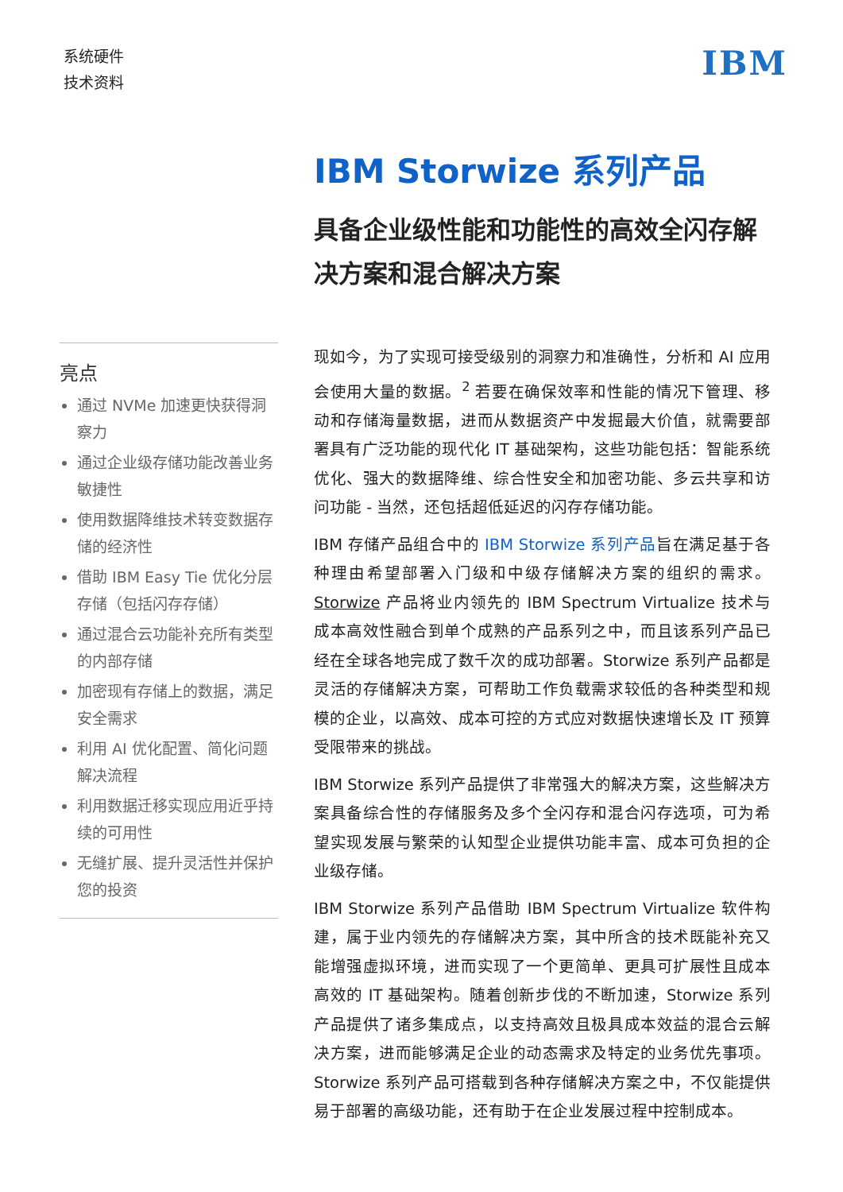系统硬件
技术资料
IBM
亮点
通过 NVMe 加速更快获得洞察力
通过企业级存储功能改善业务敏捷性
使用数据降维技术转变数据存储的经济性
借助 IBM Easy Tie 优化分层存储（包括闪存存储）
通过混合云功能补充所有类型的内部存储
加密现有存储上的数据，满足安全需求
利用 AI 优化配置、简化问题解决流程
利用数据迁移实现应用近乎持续的可用性
无缝扩展、提升灵活性并保护您的投资
IBM Storwize 系列产品
具备企业级性能和功能性的高效全闪存解决方案和混合解决方案
现如今，为了实现可接受级别的洞察力和准确性，分析和 AI 应用会使用大量的数据。<sup>2</sup> 若要在确保效率和性能的情况下管理、移动和存储海量数据，进而从数据资产中发掘最大价值，就需要部署具有广泛功能的现代化 IT 基础架构，这些功能包括：智能系统优化、强大的数据降维、综合性安全和加密功能、多云共享和访问功能 - 当然，还包括超低延迟的闪存存储功能。
IBM 存储产品组合中的 IBM Storwize 系列产品旨在满足基于各种理由希望部署入门级和中级存储解决方案的组织的需求。Storwize 产品将业内领先的 IBM Spectrum Virtualize 技术与成本高效性融合到单个成熟的产品系列之中，而且该系列产品已经在全球各地完成了数千次的成功部署。Storwize 系列产品都是灵活的存储解决方案，可帮助工作负载需求较低的各种类型和规模的企业，以高效、成本可控的方式应对数据快速增长及 IT 预算受限带来的挑战。
IBM Storwize 系列产品提供了非常强大的解决方案，这些解决方案具备综合性的存储服务及多个全闪存和混合闪存选项，可为希望实现发展与繁荣的认知型企业提供功能丰富、成本可负担的企业级存储。
IBM Storwize 系列产品借助 IBM Spectrum Virtualize 软件构建，属于业内领先的存储解决方案，其中所含的技术既能补充又能增强虚拟环境，进而实现了一个更简单、更具可扩展性且成本高效的 IT 基础架构。随着创新步伐的不断加速，Storwize 系列产品提供了诸多集成点，以支持高效且极具成本效益的混合云解决方案，进而能够满足企业的动态需求及特定的业务优先事项。Storwize 系列产品可搭载到各种存储解决方案之中，不仅能提供易于部署的高级功能，还有助于在企业发展过程中控制成本。